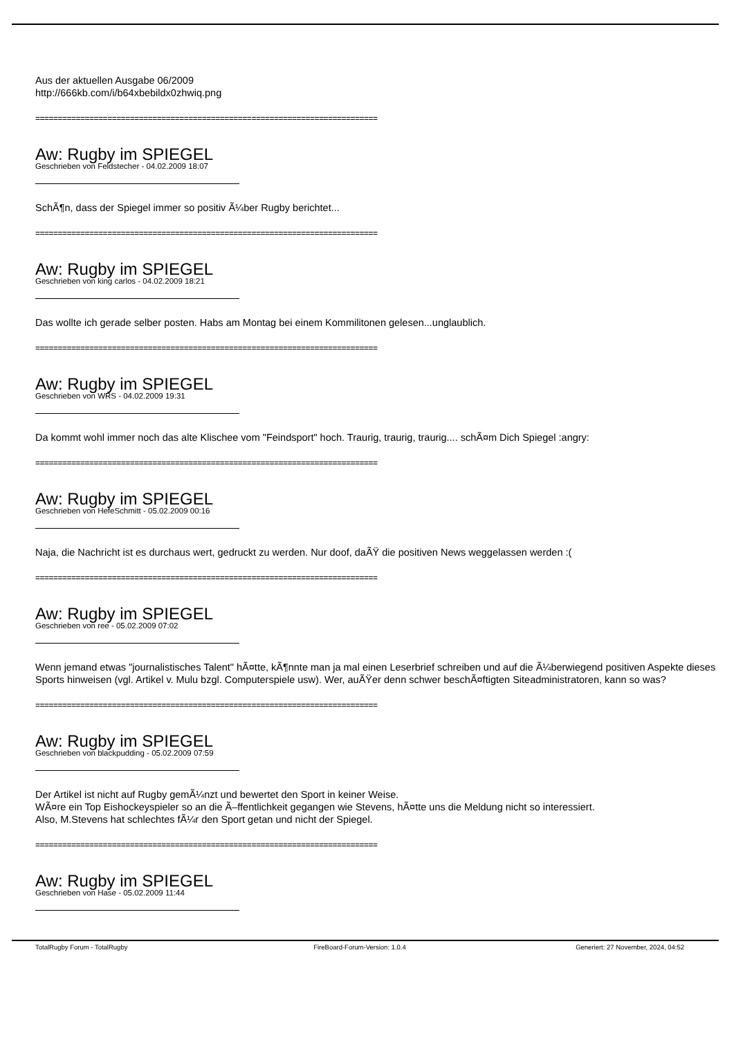Aus der aktuellen Ausgabe 06/2009
http://666kb.com/i/b64xbebildx0zhwiq.png
============================================================================
Aw: Rugby im SPIEGEL
Geschrieben von Feldstecher - 04.02.2009 18:07
SchÃ¶n, dass der Spiegel immer so positiv Ã¼ber Rugby berichtet...
============================================================================
Aw: Rugby im SPIEGEL
Geschrieben von king carlos - 04.02.2009 18:21
Das wollte ich gerade selber posten. Habs am Montag bei einem Kommilitonen gelesen...unglaublich.
============================================================================
Aw: Rugby im SPIEGEL
Geschrieben von WRS - 04.02.2009 19:31
Da kommt wohl immer noch das alte Klischee vom "Feindsport" hoch. Traurig, traurig, traurig.... schÃ¤m Dich Spiegel :angry:
============================================================================
Aw: Rugby im SPIEGEL
Geschrieben von HefeSchmitt - 05.02.2009 00:16
Naja, die Nachricht ist es durchaus wert, gedruckt zu werden. Nur doof, daÃŸ die positiven News weggelassen werden :(
============================================================================
Aw: Rugby im SPIEGEL
Geschrieben von ree - 05.02.2009 07:02
Wenn jemand etwas "journalistisches Talent" hÃ¤tte, kÃ¶nnte man ja mal einen Leserbrief schreiben und auf die Ã¼berwiegend positiven Aspekte dieses Sports hinweisen (vgl. Artikel v. Mulu bzgl. Computerspiele usw). Wer, auÃŸer denn schwer beschÃ¤ftigten Siteadministratoren, kann so was?
============================================================================
Aw: Rugby im SPIEGEL
Geschrieben von blackpudding - 05.02.2009 07:59
Der Artikel ist nicht auf Rugby gemÃ¼nzt und bewertet den Sport in keiner Weise.
WÃ¤re ein Top Eishockeyspieler so an die Ã–ffentlichkeit gegangen wie Stevens, hÃ¤tte uns die Meldung nicht so interessiert.
Also, M.Stevens hat schlechtes fÃ¼r den Sport getan und nicht der Spiegel.
============================================================================
Aw: Rugby im SPIEGEL
Geschrieben von Hase - 05.02.2009 11:44
TotalRugby Forum - TotalRugby FireBoard-Forum-Version: 1.0.4 Generiert: 27 November, 2024, 04:52